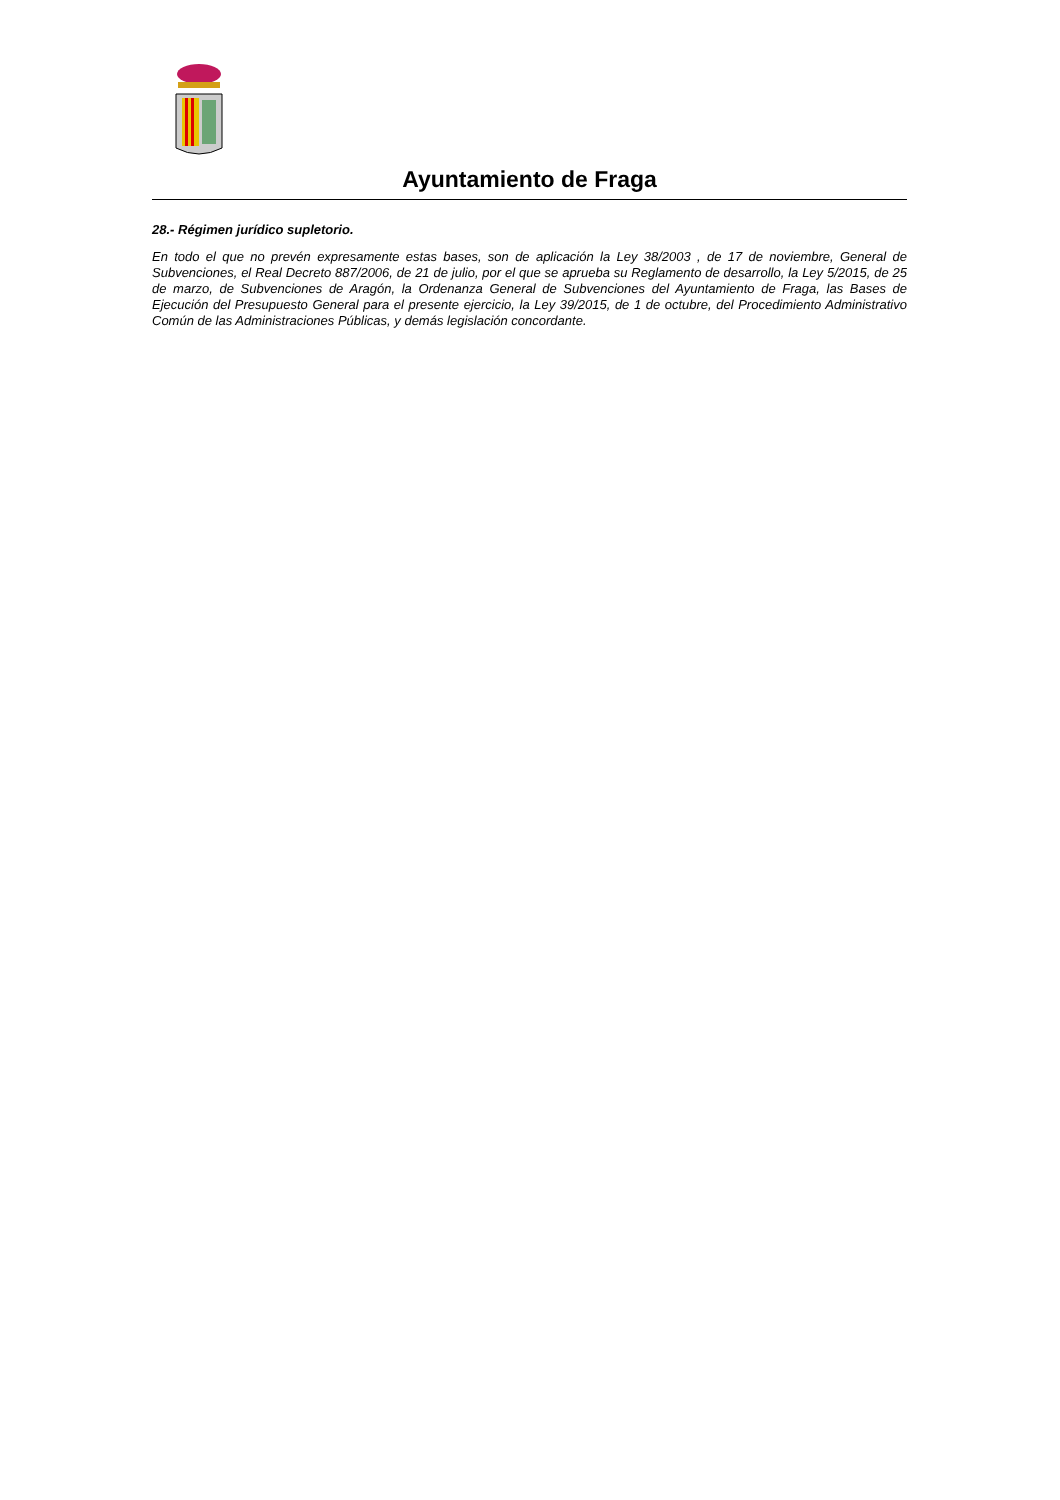Ayuntamiento de Fraga
28.- Régimen jurídico supletorio.
En todo el que no prevén expresamente estas bases, son de aplicación la Ley 38/2003 , de 17 de noviembre, General de Subvenciones, el Real Decreto 887/2006, de 21 de julio, por el que se aprueba su Reglamento de desarrollo, la Ley 5/2015, de 25 de marzo, de Subvenciones de Aragón, la Ordenanza General de Subvenciones del Ayuntamiento de Fraga, las Bases de Ejecución del Presupuesto General para el presente ejercicio, la Ley 39/2015, de 1 de octubre, del Procedimiento Administrativo Común de las Administraciones Públicas, y demás legislación concordante.